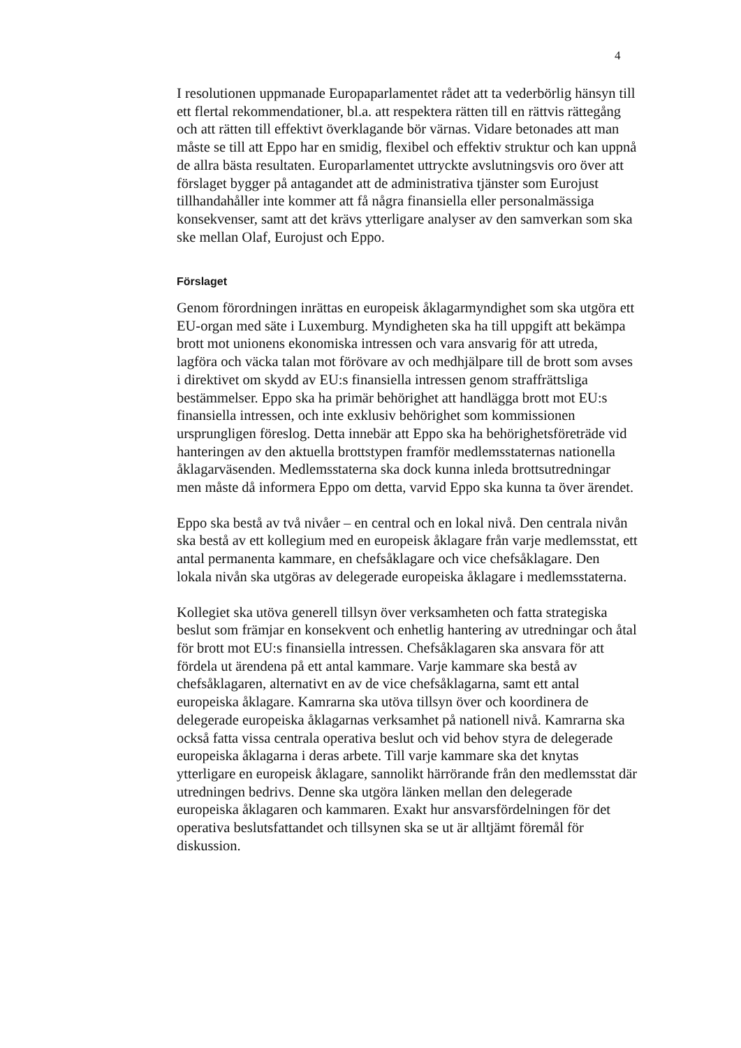4
I resolutionen uppmanade Europaparlamentet rådet att ta vederbörlig hänsyn till ett flertal rekommendationer, bl.a. att respektera rätten till en rättvis rättegång och att rätten till effektivt överklagande bör värnas. Vidare betonades att man måste se till att Eppo har en smidig, flexibel och effektiv struktur och kan uppnå de allra bästa resultaten. Europarla­mentet uttryckte avslutningsvis oro över att förslaget bygger på antag­andet att de administrativa tjänster som Eurojust tillhandahåller inte kommer att få några finansiella eller personalmässiga konsekvenser, samt att det krävs ytterligare analyser av den samverkan som ska ske mellan Olaf, Eurojust och Eppo.
Förslaget
Genom förordningen inrättas en europeisk åklagarmyndighet som ska utgöra ett EU-organ med säte i Luxemburg. Myndigheten ska ha till uppgift att bekämpa brott mot unionens ekonomiska intressen och vara ansvarig för att utreda, lagföra och väcka talan mot förövare av och med­hjälpare till de brott som avses i direktivet om skydd av EU:s finansiella intressen genom straffrättsliga bestämmelser. Eppo ska ha primär behörighet att handlägga brott mot EU:s finansiella intressen, och inte exklusiv behörighet som kommissionen ursprungligen föreslog. Detta innebär att Eppo ska ha behörighetsföreträde vid hanteringen av den aktuella brottstypen framför medlemsstaternas nationella åklagarväsen­den. Medlemsstaterna ska dock kunna inleda brottsutredningar men måste då informera Eppo om detta, varvid Eppo ska kunna ta över ären­det.
Eppo ska bestå av två nivåer – en central och en lokal nivå. Den centrala nivån ska bestå av ett kollegium med en europeisk åklagare från varje medlemsstat, ett antal permanenta kammare, en chefsåklagare och vice chefsåklagare. Den lokala nivån ska utgöras av delegerade europeiska åklagare i medlemsstaterna.
Kollegiet ska utöva generell tillsyn över verksamheten och fatta strategi­ska beslut som främjar en konsekvent och enhetlig hantering av utred­ningar och åtal för brott mot EU:s finansiella intressen. Chefsåklagaren ska ansvara för att fördela ut ärendena på ett antal kammare. Varje kammare ska bestå av chefsåklagaren, alternativt en av de vice chefsåklag­arna, samt ett antal europeiska åklagare. Kamrarna ska utöva tillsyn över och koordinera de delegerade europeiska åklagarnas verksamhet på nationell nivå. Kamrarna ska också fatta vissa centrala operativa beslut och vid behov styra de delegerade europeiska åklagarna i deras arbete. Till varje kammare ska det knytas ytterligare en europeisk åklagare, sannolikt härrörande från den medlemsstat där utredningen bedrivs. Denne ska utgöra länken mellan den delegerade europeiska åklagaren och kammaren. Exakt hur ansvarsfördelningen för det operativa besluts­fattandet och tillsynen ska se ut är alltjämt föremål för diskussion.